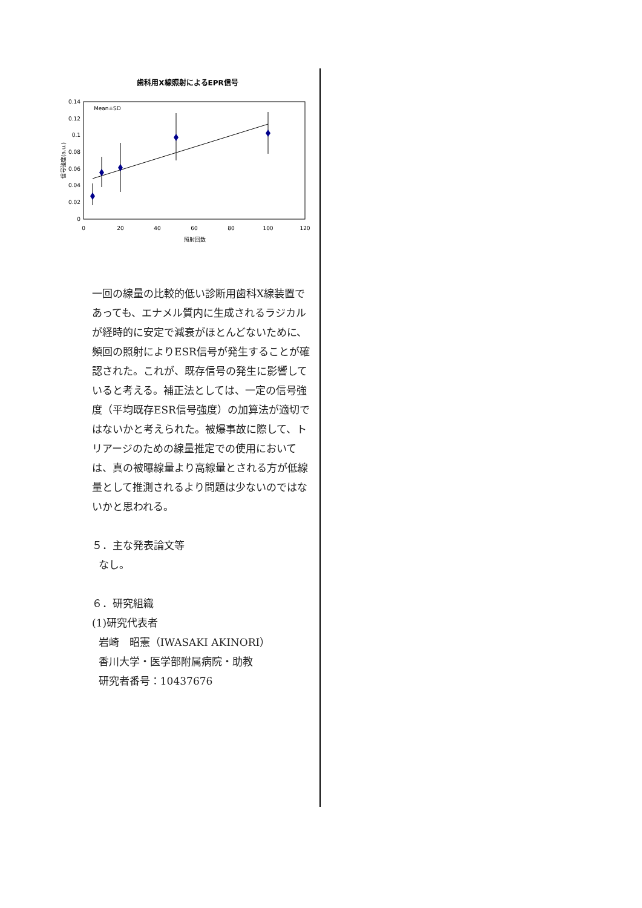歯科用X線照射によるEPR信号
Mean±SD
0
0.02
0.04
0.06
0.08
0.1
0.12
0.14
0
20
40
60
80
100
120
照射回数
信号強度(a.u.)
一回の線量の比較的低い診断用歯科X線装置であっても、エナメル質内に生成されるラジカルが経時的に安定で減衰がほとんどないために、頻回の照射によりESR信号が発生することが確認された。これが、既存信号の発生に影響していると考える。補正法としては、一定の信号強度（平均既存ESR信号強度）の加算法が適切ではないかと考えられた。被爆事故に際して、トリアージのための線量推定での使用においては、真の被曝線量より高線量とされる方が低線量として推測されるより問題は少ないのではないかと思われる。
５．主な発表論文等
なし。
６．研究組織
(1)研究代表者
岩崎　昭憲（IWASAKI AKINORI）
香川大学・医学部附属病院・助教
研究者番号：10437676